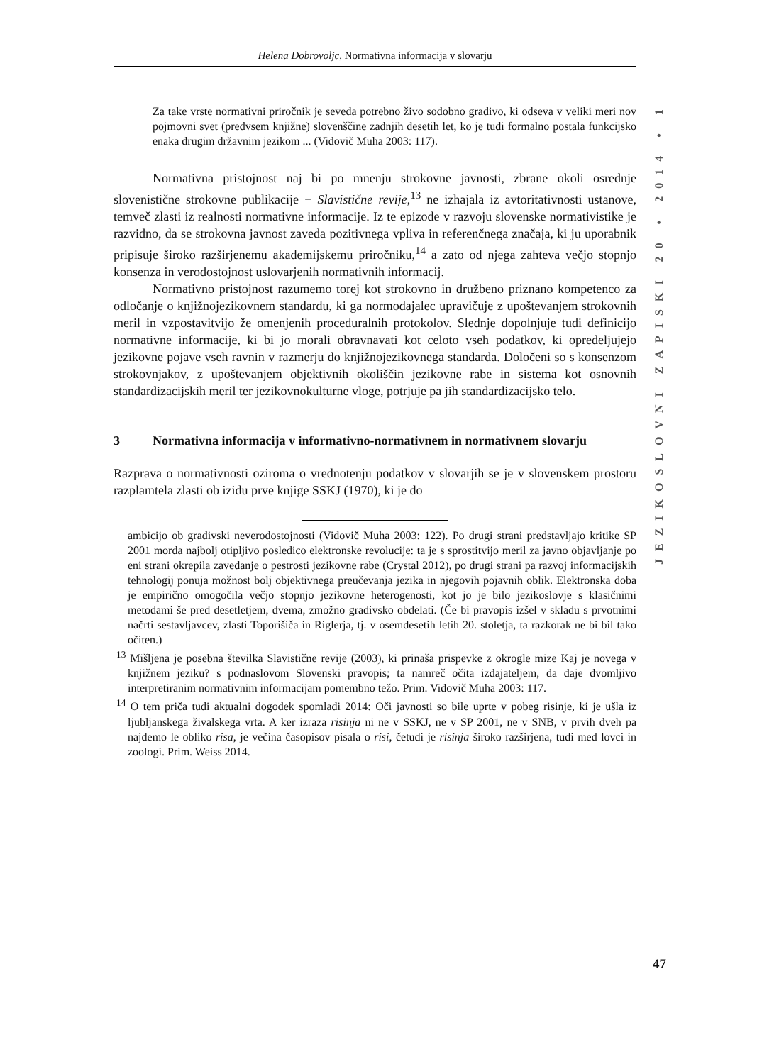Helena Dobrovoljc, Normativna informacija v slovarju
JEZIKOSLOVNI ZAPISKI 20 • 2014 • 1
Za take vrste normativni priročnik je seveda potrebno živo sodobno gradivo, ki odseva v veliki meri nov pojmovni svet (predvsem knjižne) slovenščine zadnjih desetih let, ko je tudi formalno postala funkcijsko enaka drugim državnim jezikom ... (Vidovič Muha 2003: 117).
Normativna pristojnost naj bi po mnenju strokovne javnosti, zbrane okoli osrednje slovenistične strokovne publikacije − Slavistične revije,<sup>13</sup> ne izhajala iz avtoritativnosti ustanove, temveč zlasti iz realnosti normativne informacije. Iz te epizode v razvoju slovenske normativistike je razvidno, da se strokovna javnost zaveda pozitivnega vpliva in referenčnega značaja, ki ju uporabnik pripisuje široko razširjenemu akademijskemu priročniku,<sup>14</sup> a zato od njega zahteva večjo stopnjo konsenza in verodostojnost uslovarjenih normativnih informacij.
Normativno pristojnost razumemo torej kot strokovno in družbeno priznano kompetenco za odločanje o knjižnojezikovnem standardu, ki ga normodajalec upravičuje z upoštevanjem strokovnih meril in vzpostavitvijo že omenjenih proceduralnih protokolov. Slednje dopolnjuje tudi definicijo normativne informacije, ki bi jo morali obravnavati kot celoto vseh podatkov, ki opredeljujejo jezikovne pojave vseh ravnin v razmerju do knjižnojezikovnega standarda. Določeni so s konsenzom strokovnjakov, z upoštevanjem objektivnih okoliščin jezikovne rabe in sistema kot osnovnih standardizacijskih meril ter jezikovnokulturne vloge, potrjuje pa jih standardizacijsko telo.
3 Normativna informacija v informativno-normativnem in normativnem slovarju
Razprava o normativnosti oziroma o vrednotenju podatkov v slovarjih se je v slovenskem prostoru razplamtela zlasti ob izidu prve knjige SSKJ (1970), ki je do
ambicijo ob gradivski neverodostojnosti (Vidovič Muha 2003: 122). Po drugi strani predstavljajo kritike SP 2001 morda najbolj otipljivo posledico elektronske revolucije: ta je s sprostitvijo meril za javno objavljanje po eni strani okrepila zavedanje o pestrosti jezikovne rabe (Crystal 2012), po drugi strani pa razvoj informacijskih tehnologij ponuja možnost bolj objektivnega preučevanja jezika in njegovih pojavnih oblik. Elektronska doba je empirično omogočila večjo stopnjo jezikovne heterogenosti, kot jo je bilo jezikoslovje s klasičnimi metodami še pred desetletjem, dvema, zmožno gradivsko obdelati. (Če bi pravopis izšel v skladu s prvotnimi načrti sestavljavcev, zlasti Toporišiča in Riglerja, tj. v osemdesetih letih 20. stoletja, ta razkorak ne bi bil tako očiten.)
<sup>13</sup> Mišljena je posebna številka Slavistične revije (2003), ki prinaša prispevke z okrogle mize Kaj je novega v knjižnem jeziku? s podnaslovom Slovenski pravopis; ta namreč očita izdajateljem, da daje dvomljivo interpretiranim normativnim informacijam pomembno težo. Prim. Vidovič Muha 2003: 117.
<sup>14</sup> O tem priča tudi aktualni dogodek spomladi 2014: Oči javnosti so bile uprte v pobeg risinje, ki je ušla iz ljubljanskega živalskega vrta. A ker izraza risinja ni ne v SSKJ, ne v SP 2001, ne v SNB, v prvih dveh pa najdemo le obliko risa, je večina časopisov pisala o risi, četudi je risinja široko razširjena, tudi med lovci in zoologi. Prim. Weiss 2014.
47